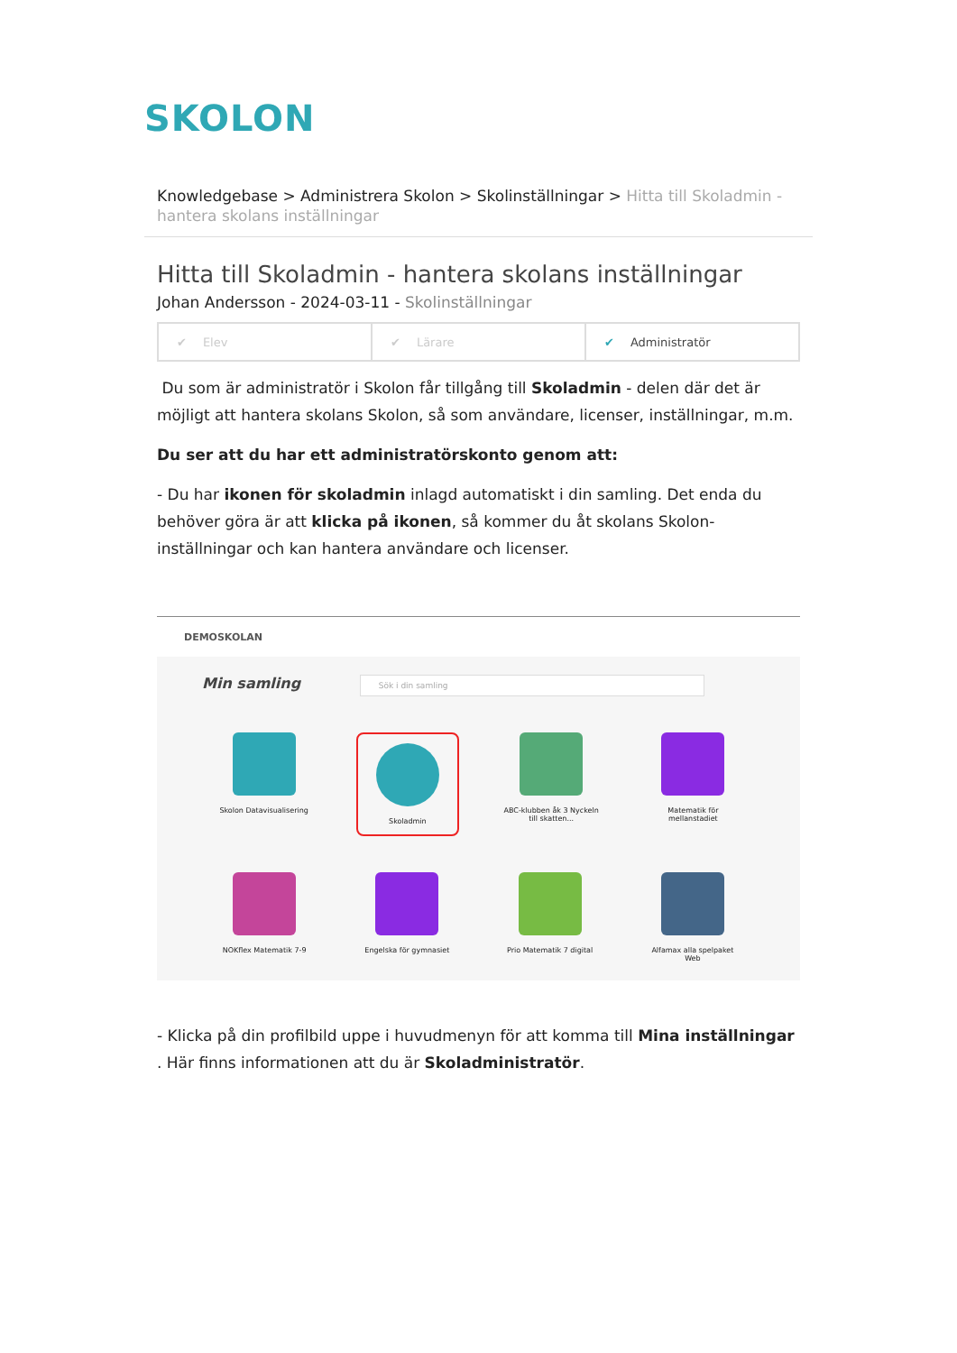SKOLON
Knowledgebase > Administrera Skolon > Skolinställningar > Hitta till Skoladmin - hantera skolans inställningar
Hitta till Skoladmin - hantera skolans inställningar
Johan Andersson - 2024-03-11 - Skolinställningar
✔ Elev ✔ Lärare ✔ Administratör
Du som är administratör i Skolon får tillgång till Skoladmin - delen där det är möjligt att hantera skolans Skolon, så som användare, licenser, inställningar, m.m.
Du ser att du har ett administratörskonto genom att:
- Du har ikonen för skoladmin inlagd automatiskt i din samling. Det enda du behöver göra är att klicka på ikonen, så kommer du åt skolans Skolon-inställningar och kan hantera användare och licenser.
DEMOSKOLAN
Min samling Sök i din samling
Skolon Datavisualisering
Skoladmin
ABC-klubben åk 3 Nyckeln till skatten...
Matematik för mellanstadiet
NOKflex Matematik 7-9 Engelska för gymnasiet Prio Matematik 7 digital
Alfamax alla spelpaket Web
- Klicka på din profilbild uppe i huvudmenyn för att komma till Mina inställningar . Här finns informationen att du är Skoladministratör.